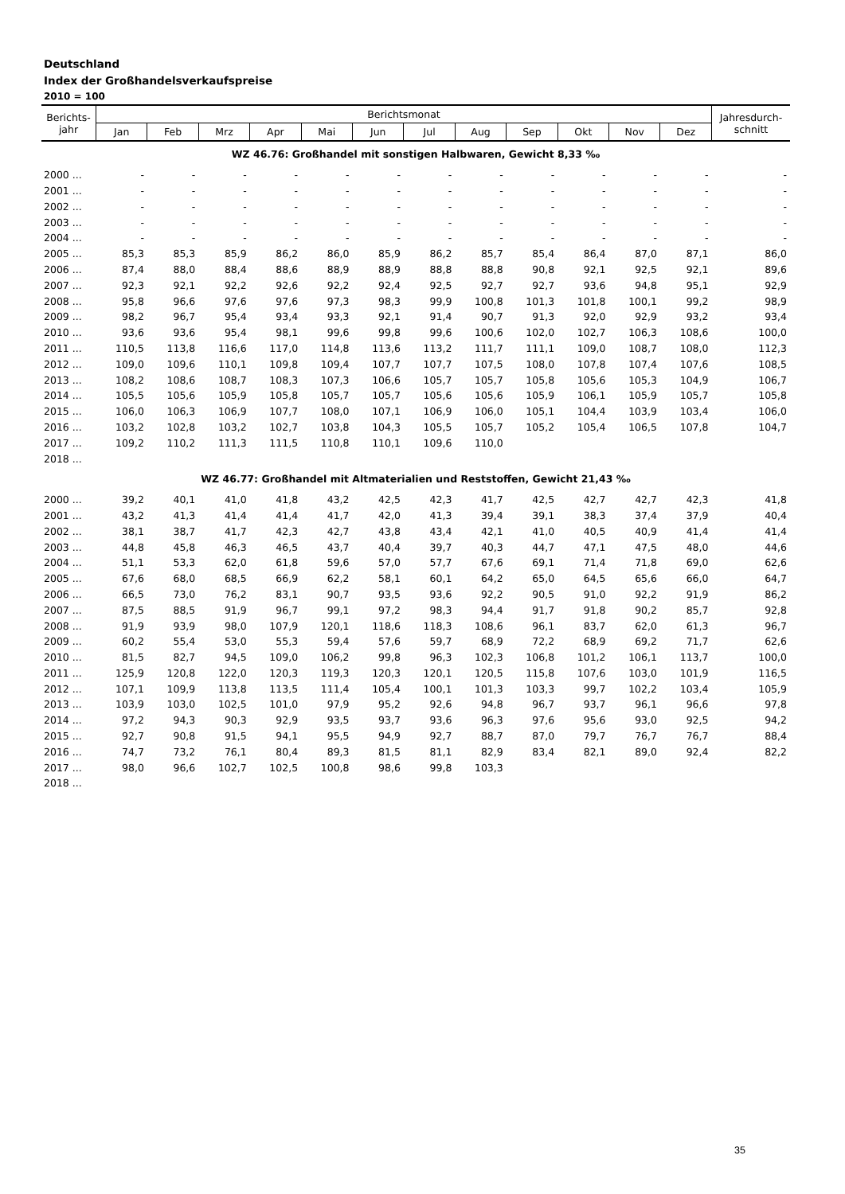Deutschland
Index der Großhandelsverkaufspreise
2010 = 100
| Berichts- jahr | Berichtsmonat | | | | | | | | | | | | Jahresdurch- schnitt |
| --- | --- | --- | --- | --- | --- | --- | --- | --- | --- | --- | --- | --- | --- |
| | Jan | Feb | Mrz | Apr | Mai | Jun | Jul | Aug | Sep | Okt | Nov | Dez | |
| WZ 46.76: Großhandel mit sonstigen Halbwaren, Gewicht 8,33 ‰ | | | | | | | | | | | | | |
| 2000 ... | - | - | - | - | - | - | - | - | - | - | - | - | - |
| 2001 ... | - | - | - | - | - | - | - | - | - | - | - | - | - |
| 2002 ... | - | - | - | - | - | - | - | - | - | - | - | - | - |
| 2003 ... | - | - | - | - | - | - | - | - | - | - | - | - | - |
| 2004 ... | - | - | - | - | - | - | - | - | - | - | - | - | - |
| 2005 ... | 85,3 | 85,3 | 85,9 | 86,2 | 86,0 | 85,9 | 86,2 | 85,7 | 85,4 | 86,4 | 87,0 | 87,1 | 86,0 |
| 2006 ... | 87,4 | 88,0 | 88,4 | 88,6 | 88,9 | 88,9 | 88,8 | 88,8 | 90,8 | 92,1 | 92,5 | 92,1 | 89,6 |
| 2007 ... | 92,3 | 92,1 | 92,2 | 92,6 | 92,2 | 92,4 | 92,5 | 92,7 | 92,7 | 93,6 | 94,8 | 95,1 | 92,9 |
| 2008 ... | 95,8 | 96,6 | 97,6 | 97,6 | 97,3 | 98,3 | 99,9 | 100,8 | 101,3 | 101,8 | 100,1 | 99,2 | 98,9 |
| 2009 ... | 98,2 | 96,7 | 95,4 | 93,4 | 93,3 | 92,1 | 91,4 | 90,7 | 91,3 | 92,0 | 92,9 | 93,2 | 93,4 |
| 2010 ... | 93,6 | 93,6 | 95,4 | 98,1 | 99,6 | 99,8 | 99,6 | 100,6 | 102,0 | 102,7 | 106,3 | 108,6 | 100,0 |
| 2011 ... | 110,5 | 113,8 | 116,6 | 117,0 | 114,8 | 113,6 | 113,2 | 111,7 | 111,1 | 109,0 | 108,7 | 108,0 | 112,3 |
| 2012 ... | 109,0 | 109,6 | 110,1 | 109,8 | 109,4 | 107,7 | 107,7 | 107,5 | 108,0 | 107,8 | 107,4 | 107,6 | 108,5 |
| 2013 ... | 108,2 | 108,6 | 108,7 | 108,3 | 107,3 | 106,6 | 105,7 | 105,7 | 105,8 | 105,6 | 105,3 | 104,9 | 106,7 |
| 2014 ... | 105,5 | 105,6 | 105,9 | 105,8 | 105,7 | 105,7 | 105,6 | 105,6 | 105,9 | 106,1 | 105,9 | 105,7 | 105,8 |
| 2015 ... | 106,0 | 106,3 | 106,9 | 107,7 | 108,0 | 107,1 | 106,9 | 106,0 | 105,1 | 104,4 | 103,9 | 103,4 | 106,0 |
| 2016 ... | 103,2 | 102,8 | 103,2 | 102,7 | 103,8 | 104,3 | 105,5 | 105,7 | 105,2 | 105,4 | 106,5 | 107,8 | 104,7 |
| 2017 ... | 109,2 | 110,2 | 111,3 | 111,5 | 110,8 | 110,1 | 109,6 | 110,0 | | | | | |
| 2018 ... | | | | | | | | | | | | | |
| WZ 46.77: Großhandel mit Altmaterialien und Reststoffen, Gewicht 21,43 ‰ | | | | | | | | | | | | | |
| 2000 ... | 39,2 | 40,1 | 41,0 | 41,8 | 43,2 | 42,5 | 42,3 | 41,7 | 42,5 | 42,7 | 42,7 | 42,3 | 41,8 |
| 2001 ... | 43,2 | 41,3 | 41,4 | 41,4 | 41,7 | 42,0 | 41,3 | 39,4 | 39,1 | 38,3 | 37,4 | 37,9 | 40,4 |
| 2002 ... | 38,1 | 38,7 | 41,7 | 42,3 | 42,7 | 43,8 | 43,4 | 42,1 | 41,0 | 40,5 | 40,9 | 41,4 | 41,4 |
| 2003 ... | 44,8 | 45,8 | 46,3 | 46,5 | 43,7 | 40,4 | 39,7 | 40,3 | 44,7 | 47,1 | 47,5 | 48,0 | 44,6 |
| 2004 ... | 51,1 | 53,3 | 62,0 | 61,8 | 59,6 | 57,0 | 57,7 | 67,6 | 69,1 | 71,4 | 71,8 | 69,0 | 62,6 |
| 2005 ... | 67,6 | 68,0 | 68,5 | 66,9 | 62,2 | 58,1 | 60,1 | 64,2 | 65,0 | 64,5 | 65,6 | 66,0 | 64,7 |
| 2006 ... | 66,5 | 73,0 | 76,2 | 83,1 | 90,7 | 93,5 | 93,6 | 92,2 | 90,5 | 91,0 | 92,2 | 91,9 | 86,2 |
| 2007 ... | 87,5 | 88,5 | 91,9 | 96,7 | 99,1 | 97,2 | 98,3 | 94,4 | 91,7 | 91,8 | 90,2 | 85,7 | 92,8 |
| 2008 ... | 91,9 | 93,9 | 98,0 | 107,9 | 120,1 | 118,6 | 118,3 | 108,6 | 96,1 | 83,7 | 62,0 | 61,3 | 96,7 |
| 2009 ... | 60,2 | 55,4 | 53,0 | 55,3 | 59,4 | 57,6 | 59,7 | 68,9 | 72,2 | 68,9 | 69,2 | 71,7 | 62,6 |
| 2010 ... | 81,5 | 82,7 | 94,5 | 109,0 | 106,2 | 99,8 | 96,3 | 102,3 | 106,8 | 101,2 | 106,1 | 113,7 | 100,0 |
| 2011 ... | 125,9 | 120,8 | 122,0 | 120,3 | 119,3 | 120,3 | 120,1 | 120,5 | 115,8 | 107,6 | 103,0 | 101,9 | 116,5 |
| 2012 ... | 107,1 | 109,9 | 113,8 | 113,5 | 111,4 | 105,4 | 100,1 | 101,3 | 103,3 | 99,7 | 102,2 | 103,4 | 105,9 |
| 2013 ... | 103,9 | 103,0 | 102,5 | 101,0 | 97,9 | 95,2 | 92,6 | 94,8 | 96,7 | 93,7 | 96,1 | 96,6 | 97,8 |
| 2014 ... | 97,2 | 94,3 | 90,3 | 92,9 | 93,5 | 93,7 | 93,6 | 96,3 | 97,6 | 95,6 | 93,0 | 92,5 | 94,2 |
| 2015 ... | 92,7 | 90,8 | 91,5 | 94,1 | 95,5 | 94,9 | 92,7 | 88,7 | 87,0 | 79,7 | 76,7 | 76,7 | 88,4 |
| 2016 ... | 74,7 | 73,2 | 76,1 | 80,4 | 89,3 | 81,5 | 81,1 | 82,9 | 83,4 | 82,1 | 89,0 | 92,4 | 82,2 |
| 2017 ... | 98,0 | 96,6 | 102,7 | 102,5 | 100,8 | 98,6 | 99,8 | 103,3 | | | | | |
| 2018 ... | | | | | | | | | | | | | |
35